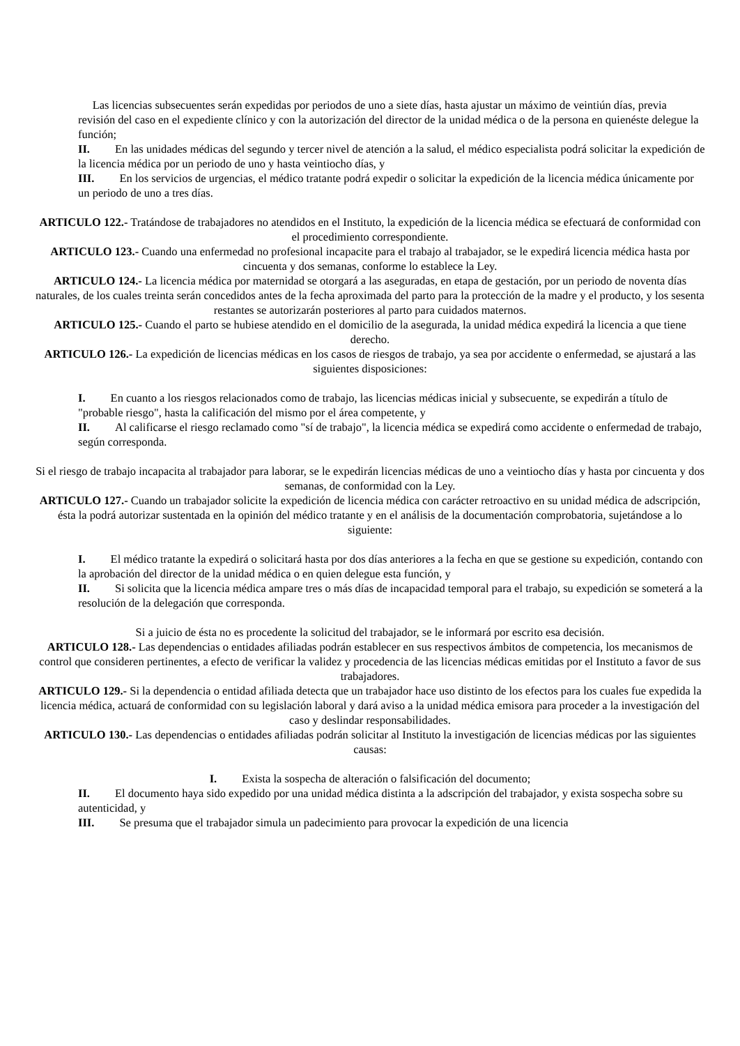Las licencias subsecuentes serán expedidas por periodos de uno a siete días, hasta ajustar un máximo de veintiún días, previa revisión del caso en el expediente clínico y con la autorización del director de la unidad médica o de la persona en quienéste delegue la función;
II. En las unidades médicas del segundo y tercer nivel de atención a la salud, el médico especialista podrá solicitar la expedición de la licencia médica por un periodo de uno y hasta veintiocho días, y
III. En los servicios de urgencias, el médico tratante podrá expedir o solicitar la expedición de la licencia médica únicamente por un periodo de uno a tres días.
ARTICULO 122.- Tratándose de trabajadores no atendidos en el Instituto, la expedición de la licencia médica se efectuará de conformidad con el procedimiento correspondiente.
ARTICULO 123.- Cuando una enfermedad no profesional incapacite para el trabajo al trabajador, se le expedirá licencia médica hasta por cincuenta y dos semanas, conforme lo establece la Ley.
ARTICULO 124.- La licencia médica por maternidad se otorgará a las aseguradas, en etapa de gestación, por un periodo de noventa días naturales, de los cuales treinta serán concedidos antes de la fecha aproximada del parto para la protección de la madre y el producto, y los sesenta restantes se autorizarán posteriores al parto para cuidados maternos.
ARTICULO 125.- Cuando el parto se hubiese atendido en el domicilio de la asegurada, la unidad médica expedirá la licencia a que tiene derecho.
ARTICULO 126.- La expedición de licencias médicas en los casos de riesgos de trabajo, ya sea por accidente o enfermedad, se ajustará a las siguientes disposiciones:
I. En cuanto a los riesgos relacionados como de trabajo, las licencias médicas inicial y subsecuente, se expedirán a título de "probable riesgo", hasta la calificación del mismo por el área competente, y
II. Al calificarse el riesgo reclamado como "sí de trabajo", la licencia médica se expedirá como accidente o enfermedad de trabajo, según corresponda.
Si el riesgo de trabajo incapacita al trabajador para laborar, se le expedirán licencias médicas de uno a veintiocho días y hasta por cincuenta y dos semanas, de conformidad con la Ley.
ARTICULO 127.- Cuando un trabajador solicite la expedición de licencia médica con carácter retroactivo en su unidad médica de adscripción, ésta la podrá autorizar sustentada en la opinión del médico tratante y en el análisis de la documentación comprobatoria, sujetándose a lo siguiente:
I. El médico tratante la expedirá o solicitará hasta por dos días anteriores a la fecha en que se gestione su expedición, contando con la aprobación del director de la unidad médica o en quien delegue esta función, y
II. Si solicita que la licencia médica ampare tres o más días de incapacidad temporal para el trabajo, su expedición se someterá a la resolución de la delegación que corresponda.
Si a juicio de ésta no es procedente la solicitud del trabajador, se le informará por escrito esa decisión.
ARTICULO 128.- Las dependencias o entidades afiliadas podrán establecer en sus respectivos ámbitos de competencia, los mecanismos de control que consideren pertinentes, a efecto de verificar la validez y procedencia de las licencias médicas emitidas por el Instituto a favor de sus trabajadores.
ARTICULO 129.- Si la dependencia o entidad afiliada detecta que un trabajador hace uso distinto de los efectos para los cuales fue expedida la licencia médica, actuará de conformidad con su legislación laboral y dará aviso a la unidad médica emisora para proceder a la investigación del caso y deslindar responsabilidades.
ARTICULO 130.- Las dependencias o entidades afiliadas podrán solicitar al Instituto la investigación de licencias médicas por las siguientes causas:
I. Exista la sospecha de alteración o falsificación del documento;
II. El documento haya sido expedido por una unidad médica distinta a la adscripción del trabajador, y exista sospecha sobre su autenticidad, y
III. Se presuma que el trabajador simula un padecimiento para provocar la expedición de una licencia